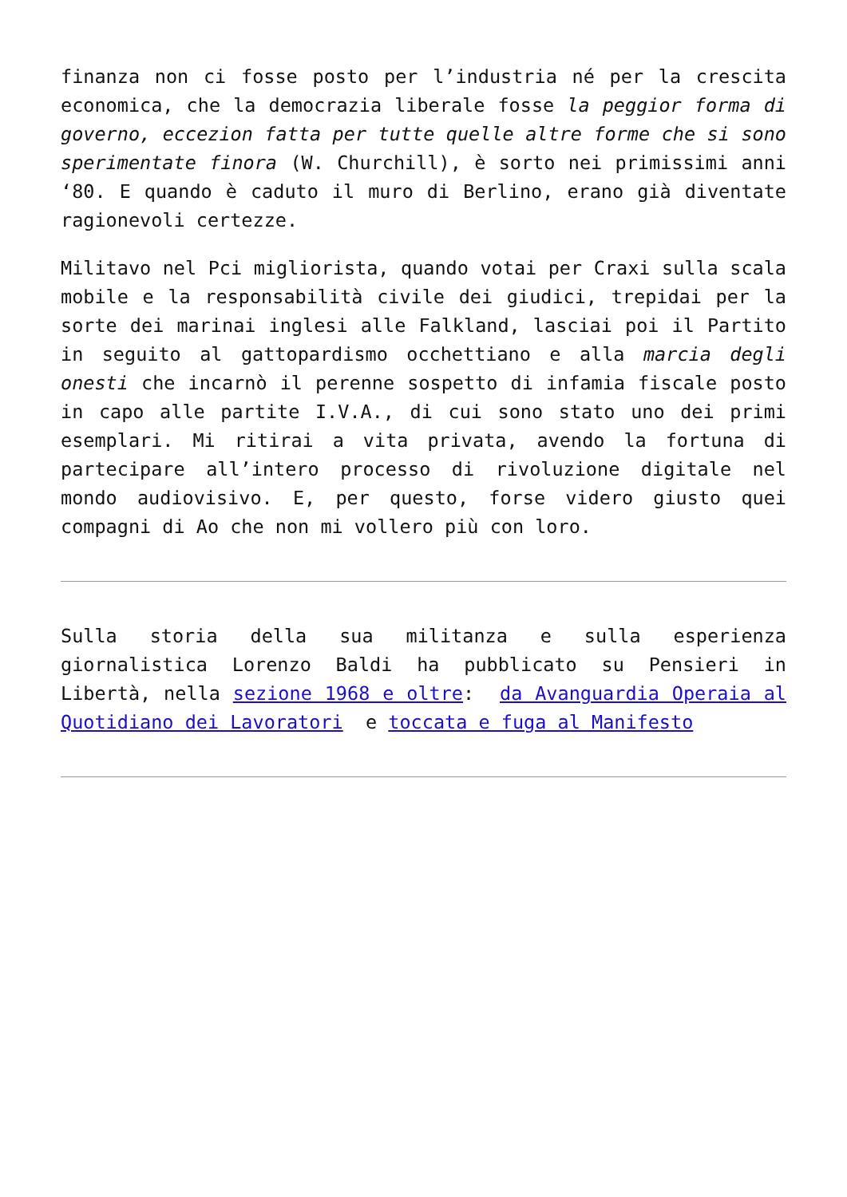finanza non ci fosse posto per l’industria né per la crescita economica, che la democrazia liberale fosse la peggior forma di governo, eccezion fatta per tutte quelle altre forme che si sono sperimentate finora (W. Churchill), è sorto nei primissimi anni ‘80. E quando è caduto il muro di Berlino, erano già diventate ragionevoli certezze.
Militavo nel Pci migliorista, quando votai per Craxi sulla scala mobile e la responsabilità civile dei giudici, trepidai per la sorte dei marinai inglesi alle Falkland, lasciai poi il Partito in seguito al gattopardismo occhettiano e alla marcia degli onesti che incarnò il perenne sospetto di infamia fiscale posto in capo alle partite I.V.A., di cui sono stato uno dei primi esemplari. Mi ritirai a vita privata, avendo la fortuna di partecipare all’intero processo di rivoluzione digitale nel mondo audiovisivo. E, per questo, forse videro giusto quei compagni di Ao che non mi vollero più con loro.
Sulla storia della sua militanza e sulla esperienza giornalistica Lorenzo Baldi ha pubblicato su Pensieri in Libertà, nella sezione 1968 e oltre: da Avanguardia Operaia al Quotidiano dei Lavoratori e toccata e fuga al Manifesto